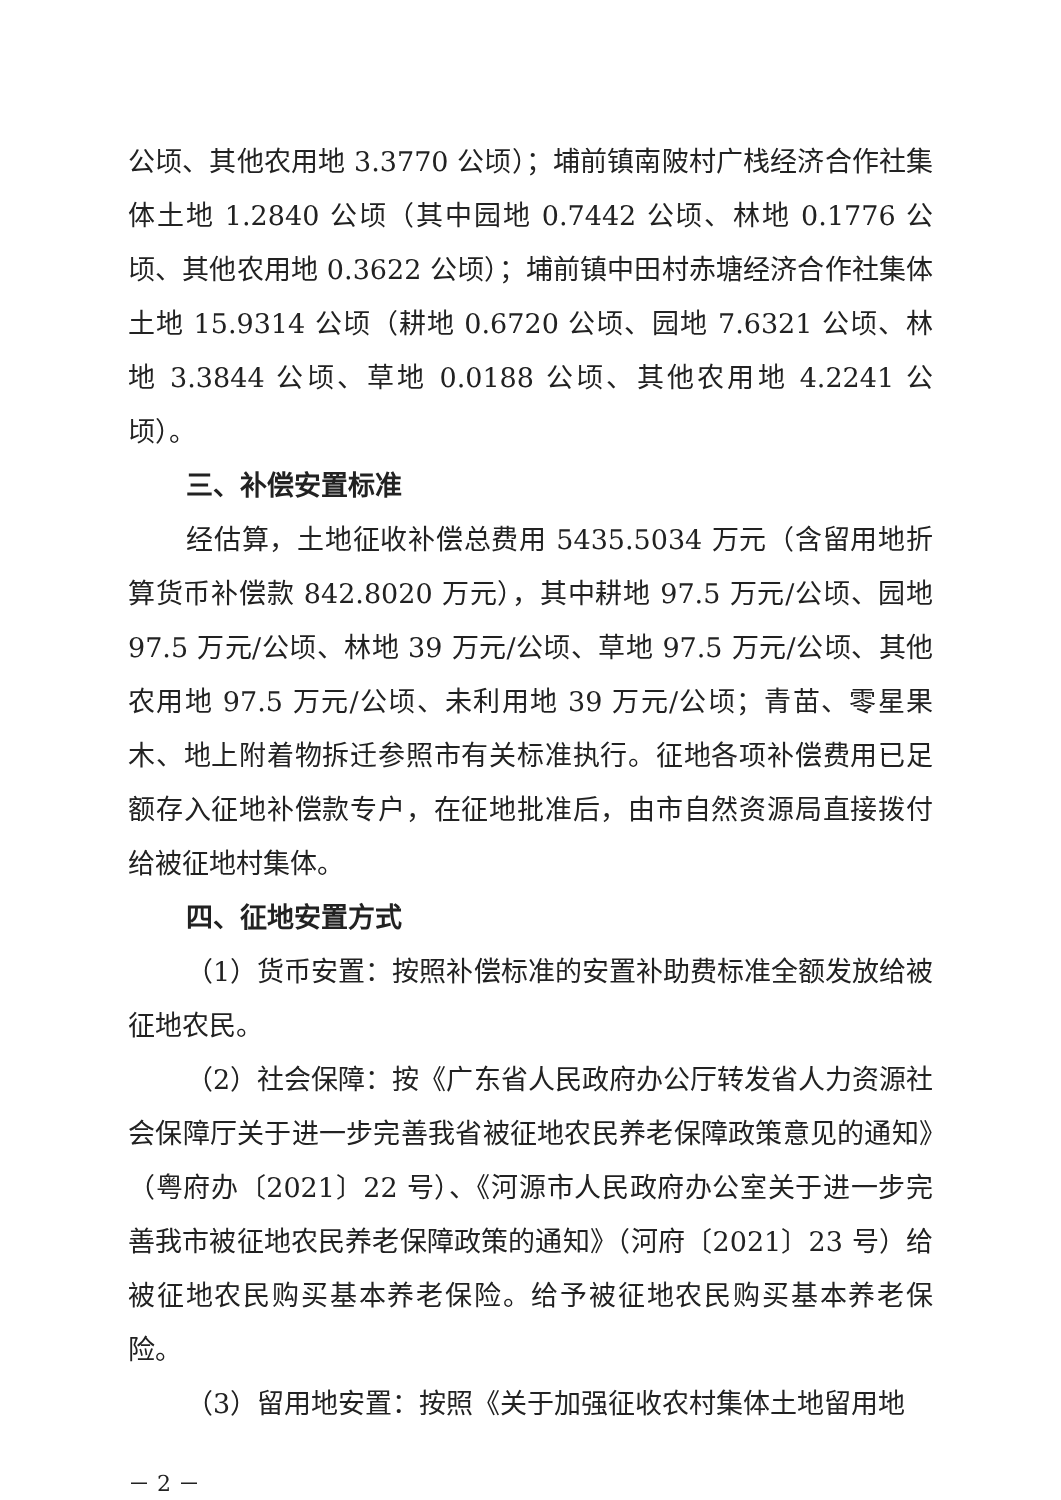公顷、其他农用地 3.3770 公顷）；埔前镇南陂村广栈经济合作社集体土地 1.2840 公顷（其中园地 0.7442 公顷、林地 0.1776 公顷、其他农用地 0.3622 公顷）；埔前镇中田村赤塘经济合作社集体土地 15.9314 公顷（耕地 0.6720 公顷、园地 7.6321 公顷、林地 3.3844 公顷、草地 0.0188 公顷、其他农用地 4.2241 公顷）。
三、补偿安置标准
经估算，土地征收补偿总费用 5435.5034 万元（含留用地折算货币补偿款 842.8020 万元），其中耕地 97.5 万元/公顷、园地 97.5 万元/公顷、林地 39 万元/公顷、草地 97.5 万元/公顷、其他农用地 97.5 万元/公顷、未利用地 39 万元/公顷；青苗、零星果木、地上附着物拆迁参照市有关标准执行。征地各项补偿费用已足额存入征地补偿款专户，在征地批准后，由市自然资源局直接拨付给被征地村集体。
四、征地安置方式
（1）货币安置：按照补偿标准的安置补助费标准全额发放给被征地农民。
（2）社会保障：按《广东省人民政府办公厅转发省人力资源社会保障厅关于进一步完善我省被征地农民养老保障政策意见的通知》（粤府办〔2021〕22 号）、《河源市人民政府办公室关于进一步完善我市被征地农民养老保障政策的通知》（河府〔2021〕23 号）给被征地农民购买基本养老保险。给予被征地农民购买基本养老保险。
（3）留用地安置：按照《关于加强征收农村集体土地留用地
－ 2 －